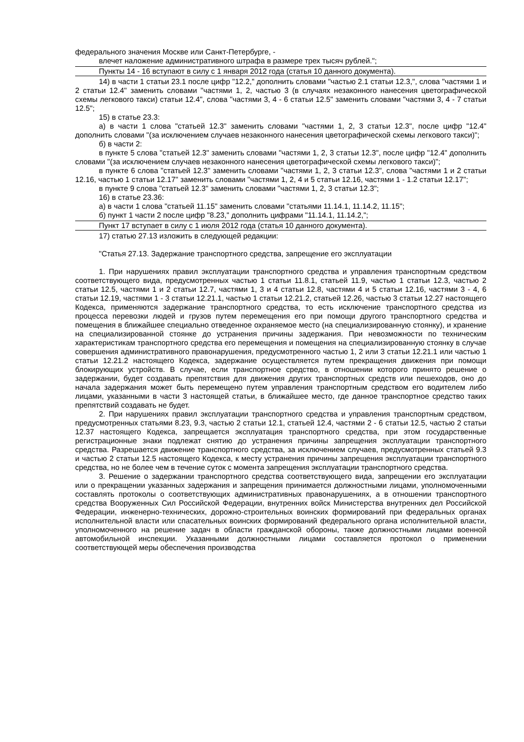федерального значения Москве или Санкт-Петербурге, -
влечет наложение административного штрафа в размере трех тысяч рублей.";
Пункты 14 - 16 вступают в силу с 1 января 2012 года (статья 10 данного документа).
14) в части 1 статьи 23.1 после цифр "12.2," дополнить словами "частью 2.1 статьи 12.3,", слова "частями 1 и 2 статьи 12.4" заменить словами "частями 1, 2, частью 3 (в случаях незаконного нанесения цветографической схемы легкового такси) статьи 12.4", слова "частями 3, 4 - 6 статьи 12.5" заменить словами "частями 3, 4 - 7 статьи 12.5";
15) в статье 23.3:
а) в части 1 слова "статьей 12.3" заменить словами "частями 1, 2, 3 статьи 12.3", после цифр "12.4" дополнить словами "(за исключением случаев незаконного нанесения цветографической схемы легкового такси)";
б) в части 2:
в пункте 5 слова "статьей 12.3" заменить словами "частями 1, 2, 3 статьи 12.3", после цифр "12.4" дополнить словами "(за исключением случаев незаконного нанесения цветографической схемы легкового такси)";
в пункте 6 слова "статьей 12.3" заменить словами "частями 1, 2, 3 статьи 12.3", слова "частями 1 и 2 статьи 12.16, частью 1 статьи 12.17" заменить словами "частями 1, 2, 4 и 5 статьи 12.16, частями 1 - 1.2 статьи 12.17";
в пункте 9 слова "статьей 12.3" заменить словами "частями 1, 2, 3 статьи 12.3";
16) в статье 23.36:
а) в части 1 слова "статьей 11.15" заменить словами "статьями 11.14.1, 11.14.2, 11.15";
б) пункт 1 части 2 после цифр "8.23," дополнить цифрами "11.14.1, 11.14.2,";
Пункт 17 вступает в силу с 1 июля 2012 года (статья 10 данного документа).
17) статью 27.13 изложить в следующей редакции:
"Статья 27.13. Задержание транспортного средства, запрещение его эксплуатации
1. При нарушениях правил эксплуатации транспортного средства и управления транспортным средством соответствующего вида, предусмотренных частью 1 статьи 11.8.1, статьей 11.9, частью 1 статьи 12.3, частью 2 статьи 12.5, частями 1 и 2 статьи 12.7, частями 1, 3 и 4 статьи 12.8, частями 4 и 5 статьи 12.16, частями 3 - 4, 6 статьи 12.19, частями 1 - 3 статьи 12.21.1, частью 1 статьи 12.21.2, статьей 12.26, частью 3 статьи 12.27 настоящего Кодекса, применяются задержание транспортного средства, то есть исключение транспортного средства из процесса перевозки людей и грузов путем перемещения его при помощи другого транспортного средства и помещения в ближайшее специально отведенное охраняемое место (на специализированную стоянку), и хранение на специализированной стоянке до устранения причины задержания. При невозможности по техническим характеристикам транспортного средства его перемещения и помещения на специализированную стоянку в случае совершения административного правонарушения, предусмотренного частью 1, 2 или 3 статьи 12.21.1 или частью 1 статьи 12.21.2 настоящего Кодекса, задержание осуществляется путем прекращения движения при помощи блокирующих устройств. В случае, если транспортное средство, в отношении которого принято решение о задержании, будет создавать препятствия для движения других транспортных средств или пешеходов, оно до начала задержания может быть перемещено путем управления транспортным средством его водителем либо лицами, указанными в части 3 настоящей статьи, в ближайшее место, где данное транспортное средство таких препятствий создавать не будет.
2. При нарушениях правил эксплуатации транспортного средства и управления транспортным средством, предусмотренных статьями 8.23, 9.3, частью 2 статьи 12.1, статьей 12.4, частями 2 - 6 статьи 12.5, частью 2 статьи 12.37 настоящего Кодекса, запрещается эксплуатация транспортного средства, при этом государственные регистрационные знаки подлежат снятию до устранения причины запрещения эксплуатации транспортного средства. Разрешается движение транспортного средства, за исключением случаев, предусмотренных статьей 9.3 и частью 2 статьи 12.5 настоящего Кодекса, к месту устранения причины запрещения эксплуатации транспортного средства, но не более чем в течение суток с момента запрещения эксплуатации транспортного средства.
3. Решение о задержании транспортного средства соответствующего вида, запрещении его эксплуатации или о прекращении указанных задержания и запрещения принимается должностными лицами, уполномоченными составлять протоколы о соответствующих административных правонарушениях, а в отношении транспортного средства Вооруженных Сил Российской Федерации, внутренних войск Министерства внутренних дел Российской Федерации, инженерно-технических, дорожно-строительных воинских формирований при федеральных органах исполнительной власти или спасательных воинских формирований федерального органа исполнительной власти, уполномоченного на решение задач в области гражданской обороны, также должностными лицами военной автомобильной инспекции. Указанными должностными лицами составляется протокол о применении соответствующей меры обеспечения производства